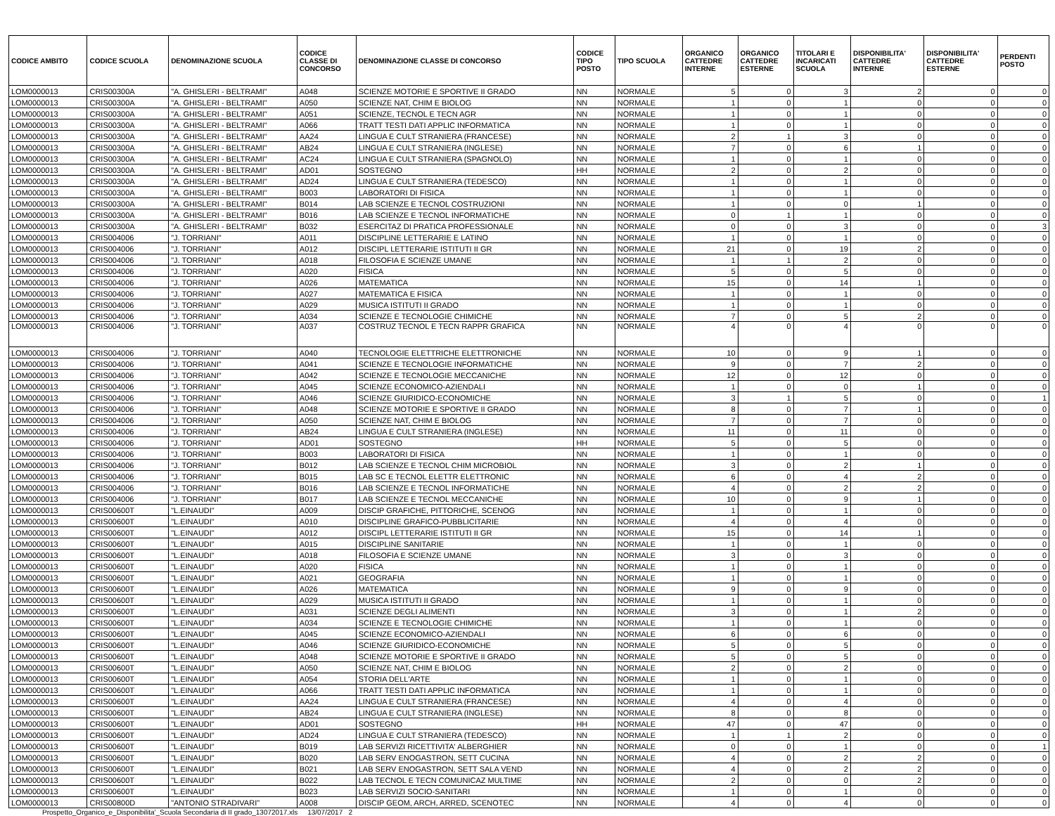| CODICE AMBITO | CODICE SCUOLA | DENOMINAZIONE SCUOLA | CODICE CLASSE DI CONCORSO | DENOMINAZIONE CLASSE DI CONCORSO | CODICE TIPO POSTO | TIPO SCUOLA | ORGANICO CATTEDRE INTERNE | ORGANICO CATTEDRE ESTERNE | TITOLARI E INCARICATI SCUOLA | DISPONIBILITA' CATTEDRE INTERNE | DISPONIBILITA' CATTEDRE ESTERNE | PERDENTI POSTO |
| --- | --- | --- | --- | --- | --- | --- | --- | --- | --- | --- | --- | --- |
| LOM0000013 | CRIS00300A | "A. GHISLERI - BELTRAMI" | A048 | SCIENZE MOTORIE E SPORTIVE II GRADO | NN | NORMALE | 5 | 0 | 3 | 2 | 0 | 0 |
| LOM0000013 | CRIS00300A | "A. GHISLERI - BELTRAMI" | A050 | SCIENZE NAT, CHIM E BIOLOG | NN | NORMALE | 1 | 0 | 1 | 0 | 0 | 0 |
| LOM0000013 | CRIS00300A | "A. GHISLERI - BELTRAMI" | A051 | SCIENZE, TECNOL E TECN AGR | NN | NORMALE | 1 | 0 | 1 | 0 | 0 | 0 |
| LOM0000013 | CRIS00300A | "A. GHISLERI - BELTRAMI" | A066 | TRATT TESTI DATI APPLIC INFORMATICA | NN | NORMALE | 1 | 0 | 1 | 0 | 0 | 0 |
| LOM0000013 | CRIS00300A | "A. GHISLERI - BELTRAMI" | AA24 | LINGUA E CULT STRANIERA (FRANCESE) | NN | NORMALE | 2 | 1 | 3 | 0 | 0 | 0 |
| LOM0000013 | CRIS00300A | "A. GHISLERI - BELTRAMI" | AB24 | LINGUA E CULT STRANIERA (INGLESE) | NN | NORMALE | 7 | 0 | 6 | 1 | 0 | 0 |
| LOM0000013 | CRIS00300A | "A. GHISLERI - BELTRAMI" | AC24 | LINGUA E CULT STRANIERA (SPAGNOLO) | NN | NORMALE | 1 | 0 | 1 | 0 | 0 | 0 |
| LOM0000013 | CRIS00300A | "A. GHISLERI - BELTRAMI" | AD01 | SOSTEGNO | HH | NORMALE | 2 | 0 | 2 | 0 | 0 | 0 |
| LOM0000013 | CRIS00300A | "A. GHISLERI - BELTRAMI" | AD24 | LINGUA E CULT STRANIERA (TEDESCO) | NN | NORMALE | 1 | 0 | 1 | 0 | 0 | 0 |
| LOM0000013 | CRIS00300A | "A. GHISLERI - BELTRAMI" | B003 | LABORATORI DI FISICA | NN | NORMALE | 1 | 0 | 1 | 0 | 0 | 0 |
| LOM0000013 | CRIS00300A | "A. GHISLERI - BELTRAMI" | B014 | LAB SCIENZE E TECNOL COSTRUZIONI | NN | NORMALE | 1 | 0 | 0 | 1 | 0 | 0 |
| LOM0000013 | CRIS00300A | "A. GHISLERI - BELTRAMI" | B016 | LAB SCIENZE E TECNOL INFORMATICHE | NN | NORMALE | 0 | 1 | 1 | 0 | 0 | 0 |
| LOM0000013 | CRIS00300A | "A. GHISLERI - BELTRAMI" | B032 | ESERCITAZ DI PRATICA PROFESSIONALE | NN | NORMALE | 0 | 0 | 3 | 0 | 0 | 3 |
| LOM0000013 | CRIS004006 | "J. TORRIANI" | A011 | DISCIPLINE LETTERARIE E LATINO | NN | NORMALE | 1 | 0 | 1 | 0 | 0 | 0 |
| LOM0000013 | CRIS004006 | "J. TORRIANI" | A012 | DISCIPL LETTERARIE ISTITUTI II GR | NN | NORMALE | 21 | 0 | 19 | 2 | 0 | 0 |
| LOM0000013 | CRIS004006 | "J. TORRIANI" | A018 | FILOSOFIA E SCIENZE UMANE | NN | NORMALE | 1 | 1 | 2 | 0 | 0 | 0 |
| LOM0000013 | CRIS004006 | "J. TORRIANI" | A020 | FISICA | NN | NORMALE | 5 | 0 | 5 | 0 | 0 | 0 |
| LOM0000013 | CRIS004006 | "J. TORRIANI" | A026 | MATEMATICA | NN | NORMALE | 15 | 0 | 14 | 1 | 0 | 0 |
| LOM0000013 | CRIS004006 | "J. TORRIANI" | A027 | MATEMATICA E FISICA | NN | NORMALE | 1 | 0 | 1 | 0 | 0 | 0 |
| LOM0000013 | CRIS004006 | "J. TORRIANI" | A029 | MUSICA ISTITUTI II GRADO | NN | NORMALE | 1 | 0 | 1 | 0 | 0 | 0 |
| LOM0000013 | CRIS004006 | "J. TORRIANI" | A034 | SCIENZE E TECNOLOGIE CHIMICHE | NN | NORMALE | 7 | 0 | 5 | 2 | 0 | 0 |
| LOM0000013 | CRIS004006 | "J. TORRIANI" | A037 | COSTRUZ TECNOL E TECN RAPPR GRAFICA | NN | NORMALE | 4 | 0 | 4 | 0 | 0 | 0 |
| LOM0000013 | CRIS004006 | "J. TORRIANI" | A040 | TECNOLOGIE ELETTRICHE ELETTRONICHE | NN | NORMALE | 10 | 0 | 9 | 1 | 0 | 0 |
| LOM0000013 | CRIS004006 | "J. TORRIANI" | A041 | SCIENZE E TECNOLOGIE INFORMATICHE | NN | NORMALE | 9 | 0 | 7 | 2 | 0 | 0 |
| LOM0000013 | CRIS004006 | "J. TORRIANI" | A042 | SCIENZE E TECNOLOGIE MECCANICHE | NN | NORMALE | 12 | 0 | 12 | 0 | 0 | 0 |
| LOM0000013 | CRIS004006 | "J. TORRIANI" | A045 | SCIENZE ECONOMICO-AZIENDALI | NN | NORMALE | 1 | 0 | 0 | 1 | 0 | 0 |
| LOM0000013 | CRIS004006 | "J. TORRIANI" | A046 | SCIENZE GIURIDICO-ECONOMICHE | NN | NORMALE | 3 | 1 | 5 | 0 | 0 | 1 |
| LOM0000013 | CRIS004006 | "J. TORRIANI" | A048 | SCIENZE MOTORIE E SPORTIVE II GRADO | NN | NORMALE | 8 | 0 | 7 | 1 | 0 | 0 |
| LOM0000013 | CRIS004006 | "J. TORRIANI" | A050 | SCIENZE NAT, CHIM E BIOLOG | NN | NORMALE | 7 | 0 | 7 | 0 | 0 | 0 |
| LOM0000013 | CRIS004006 | "J. TORRIANI" | AB24 | LINGUA E CULT STRANIERA (INGLESE) | NN | NORMALE | 11 | 0 | 11 | 0 | 0 | 0 |
| LOM0000013 | CRIS004006 | "J. TORRIANI" | AD01 | SOSTEGNO | HH | NORMALE | 5 | 0 | 5 | 0 | 0 | 0 |
| LOM0000013 | CRIS004006 | "J. TORRIANI" | B003 | LABORATORI DI FISICA | NN | NORMALE | 1 | 0 | 1 | 0 | 0 | 0 |
| LOM0000013 | CRIS004006 | "J. TORRIANI" | B012 | LAB SCIENZE E TECNOL CHIM MICROBIOL | NN | NORMALE | 3 | 0 | 2 | 1 | 0 | 0 |
| LOM0000013 | CRIS004006 | "J. TORRIANI" | B015 | LAB SC E TECNOL ELETTR ELETTRONIC | NN | NORMALE | 6 | 0 | 4 | 2 | 0 | 0 |
| LOM0000013 | CRIS004006 | "J. TORRIANI" | B016 | LAB SCIENZE E TECNOL INFORMATICHE | NN | NORMALE | 4 | 0 | 2 | 2 | 0 | 0 |
| LOM0000013 | CRIS004006 | "J. TORRIANI" | B017 | LAB SCIENZE E TECNOL MECCANICHE | NN | NORMALE | 10 | 0 | 9 | 1 | 0 | 0 |
| LOM0000013 | CRIS00600T | "L.EINAUDI" | A009 | DISCIP GRAFICHE, PITTORICHE, SCENOG | NN | NORMALE | 1 | 0 | 1 | 0 | 0 | 0 |
| LOM0000013 | CRIS00600T | "L.EINAUDI" | A010 | DISCIPLINE GRAFICO-PUBBLICITARIE | NN | NORMALE | 4 | 0 | 4 | 0 | 0 | 0 |
| LOM0000013 | CRIS00600T | "L.EINAUDI" | A012 | DISCIPL LETTERARIE ISTITUTI II GR | NN | NORMALE | 15 | 0 | 14 | 1 | 0 | 0 |
| LOM0000013 | CRIS00600T | "L.EINAUDI" | A015 | DISCIPLINE SANITARIE | NN | NORMALE | 1 | 0 | 1 | 0 | 0 | 0 |
| LOM0000013 | CRIS00600T | "L.EINAUDI" | A018 | FILOSOFIA E SCIENZE UMANE | NN | NORMALE | 3 | 0 | 3 | 0 | 0 | 0 |
| LOM0000013 | CRIS00600T | "L.EINAUDI" | A020 | FISICA | NN | NORMALE | 1 | 0 | 1 | 0 | 0 | 0 |
| LOM0000013 | CRIS00600T | "L.EINAUDI" | A021 | GEOGRAFIA | NN | NORMALE | 1 | 0 | 1 | 0 | 0 | 0 |
| LOM0000013 | CRIS00600T | "L.EINAUDI" | A026 | MATEMATICA | NN | NORMALE | 9 | 0 | 9 | 0 | 0 | 0 |
| LOM0000013 | CRIS00600T | "L.EINAUDI" | A029 | MUSICA ISTITUTI II GRADO | NN | NORMALE | 1 | 0 | 1 | 0 | 0 | 0 |
| LOM0000013 | CRIS00600T | "L.EINAUDI" | A031 | SCIENZE DEGLI ALIMENTI | NN | NORMALE | 3 | 0 | 1 | 2 | 0 | 0 |
| LOM0000013 | CRIS00600T | "L.EINAUDI" | A034 | SCIENZE E TECNOLOGIE CHIMICHE | NN | NORMALE | 1 | 0 | 1 | 0 | 0 | 0 |
| LOM0000013 | CRIS00600T | "L.EINAUDI" | A045 | SCIENZE ECONOMICO-AZIENDALI | NN | NORMALE | 6 | 0 | 6 | 0 | 0 | 0 |
| LOM0000013 | CRIS00600T | "L.EINAUDI" | A046 | SCIENZE GIURIDICO-ECONOMICHE | NN | NORMALE | 5 | 0 | 5 | 0 | 0 | 0 |
| LOM0000013 | CRIS00600T | "L.EINAUDI" | A048 | SCIENZE MOTORIE E SPORTIVE II GRADO | NN | NORMALE | 5 | 0 | 5 | 0 | 0 | 0 |
| LOM0000013 | CRIS00600T | "L.EINAUDI" | A050 | SCIENZE NAT, CHIM E BIOLOG | NN | NORMALE | 2 | 0 | 2 | 0 | 0 | 0 |
| LOM0000013 | CRIS00600T | "L.EINAUDI" | A054 | STORIA DELL'ARTE | NN | NORMALE | 1 | 0 | 1 | 0 | 0 | 0 |
| LOM0000013 | CRIS00600T | "L.EINAUDI" | A066 | TRATT TESTI DATI APPLIC INFORMATICA | NN | NORMALE | 1 | 0 | 1 | 0 | 0 | 0 |
| LOM0000013 | CRIS00600T | "L.EINAUDI" | AA24 | LINGUA E CULT STRANIERA (FRANCESE) | NN | NORMALE | 4 | 0 | 4 | 0 | 0 | 0 |
| LOM0000013 | CRIS00600T | "L.EINAUDI" | AB24 | LINGUA E CULT STRANIERA (INGLESE) | NN | NORMALE | 8 | 0 | 8 | 0 | 0 | 0 |
| LOM0000013 | CRIS00600T | "L.EINAUDI" | AD01 | SOSTEGNO | HH | NORMALE | 47 | 0 | 47 | 0 | 0 | 0 |
| LOM0000013 | CRIS00600T | "L.EINAUDI" | AD24 | LINGUA E CULT STRANIERA (TEDESCO) | NN | NORMALE | 1 | 1 | 2 | 0 | 0 | 0 |
| LOM0000013 | CRIS00600T | "L.EINAUDI" | B019 | LAB SERVIZI RICETTIVITA' ALBERGHIER | NN | NORMALE | 0 | 0 | 1 | 0 | 0 | 1 |
| LOM0000013 | CRIS00600T | "L.EINAUDI" | B020 | LAB SERV ENOGASTRON, SETT CUCINA | NN | NORMALE | 4 | 0 | 2 | 2 | 0 | 0 |
| LOM0000013 | CRIS00600T | "L.EINAUDI" | B021 | LAB SERV ENOGASTRON, SETT SALA VEND | NN | NORMALE | 4 | 0 | 2 | 2 | 0 | 0 |
| LOM0000013 | CRIS00600T | "L.EINAUDI" | B022 | LAB TECNOL E TECN COMUNICAZ MULTIME | NN | NORMALE | 2 | 0 | 0 | 2 | 0 | 0 |
| LOM0000013 | CRIS00600T | "L.EINAUDI" | B023 | LAB SERVIZI SOCIO-SANITARI | NN | NORMALE | 1 | 0 | 1 | 0 | 0 | 0 |
| LOM0000013 | CRIS00800D | "ANTONIO STRADIVARI" | A008 | DISCIP GEOM, ARCH, ARRED, SCENOTEC | NN | NORMALE | 4 | 0 | 4 | 0 | 0 | 0 |
Prospetto_Organico_e_Disponibilita'_Scuola Secondaria di II grado_13072017.xls 13/07/2017 2